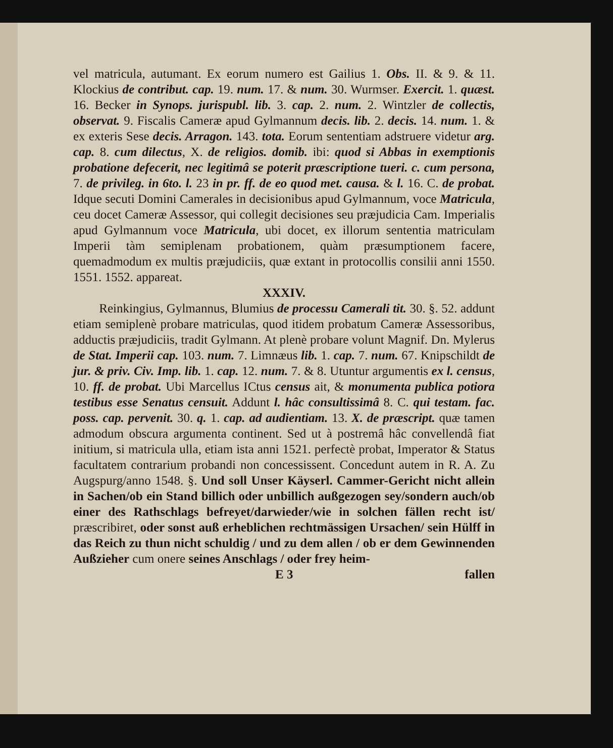vel matricula, autumant. Ex eorum numero est Gailius 1. Obs. II. & 9. & 11. Klockius de contribut. cap. 19. num. 17. & num. 30. Wurmser. Exercit. 1. quæst. 16. Becker in Synops. jurispubl. lib. 3. cap. 2. num. 2. Wintzler de collectis, observat. 9. Fiscalis Cameræ apud Gylmannum decis. lib. 2. decis. 14. num. 1. & ex exteris Sese decis. Arragon. 143. tota. Eorum sententiam adstruere videtur arg. cap. 8. cum dilectus, X. de religios. domib. ibi: quod si Abbas in exemptionis probatione defecerit, nec legitimâ se poterit præscriptione tueri. c. cum persona, 7. de privileg. in 6to. l. 23 in pr. ff. de eo quod met. causa. & l. 16. C. de probat. Idque secuti Domini Camerales in decisionibus apud Gylmannum, voce Matricula, ceu docet Cameræ Assessor, qui collegit decisiones seu præjudicia Cam. Imperialis apud Gylmannum voce Matricula, ubi docet, ex illorum sententia matriculam Imperii tàm semiplenam probationem, quàm præsumptionem facere, quemadmodum ex multis præjudiciis, quæ extant in protocollis consilii anni 1550. 1551. 1552. appareat.
XXXIV.
Reinkingius, Gylmannus, Blumius de processu Camerali tit. 30. §. 52. addunt etiam semiplenè probare matriculas, quod itidem probatum Cameræ Assessoribus, adductis præjudiciis, tradit Gylmann. At plenè probare volunt Magnif. Dn. Mylerus de Stat. Imperii cap. 103. num. 7. Limnæus lib. 1. cap. 7. num. 67. Knipschildt de jur. & priv. Civ. Imp. lib. 1. cap. 12. num. 7. & 8. Utuntur argumentis ex l. census, 10. ff. de probat. Ubi Marcellus ICtus census ait, & monumenta publica potiora testibus esse Senatus censuit. Addunt l. hâc consultissimâ 8. C. qui testam. fac. poss. cap. pervenit. 30. q. 1. cap. ad audientiam. 13. X. de præscript. quæ tamen admodum obscura argumenta continent. Sed ut à postremâ hâc convellendâ fiat initium, si matricula ulla, etiam ista anni 1521. perfectè probat, Imperator & Status facultatem contrarium probandi non concessissent. Concedunt autem in R. A. Zu Augspurg/anno 1548. §. Und soll Unser Käyserl. Cammer-Gericht nicht allein in Sachen/ob ein Stand billich oder unbillich außgezogen sey/sondern auch/ob einer des Rathschlags befreyet/darwieder/wie in solchen fällen recht ist/ præscribiret, oder sonst auß erheblichen rechtmässigen Ursachen/ sein Hülff in das Reich zu thun nicht schuldig / und zu dem allen / ob er dem Gewinnenden Außzieher cum onere seines Anschlags / oder frey heim-
E 3 fallen